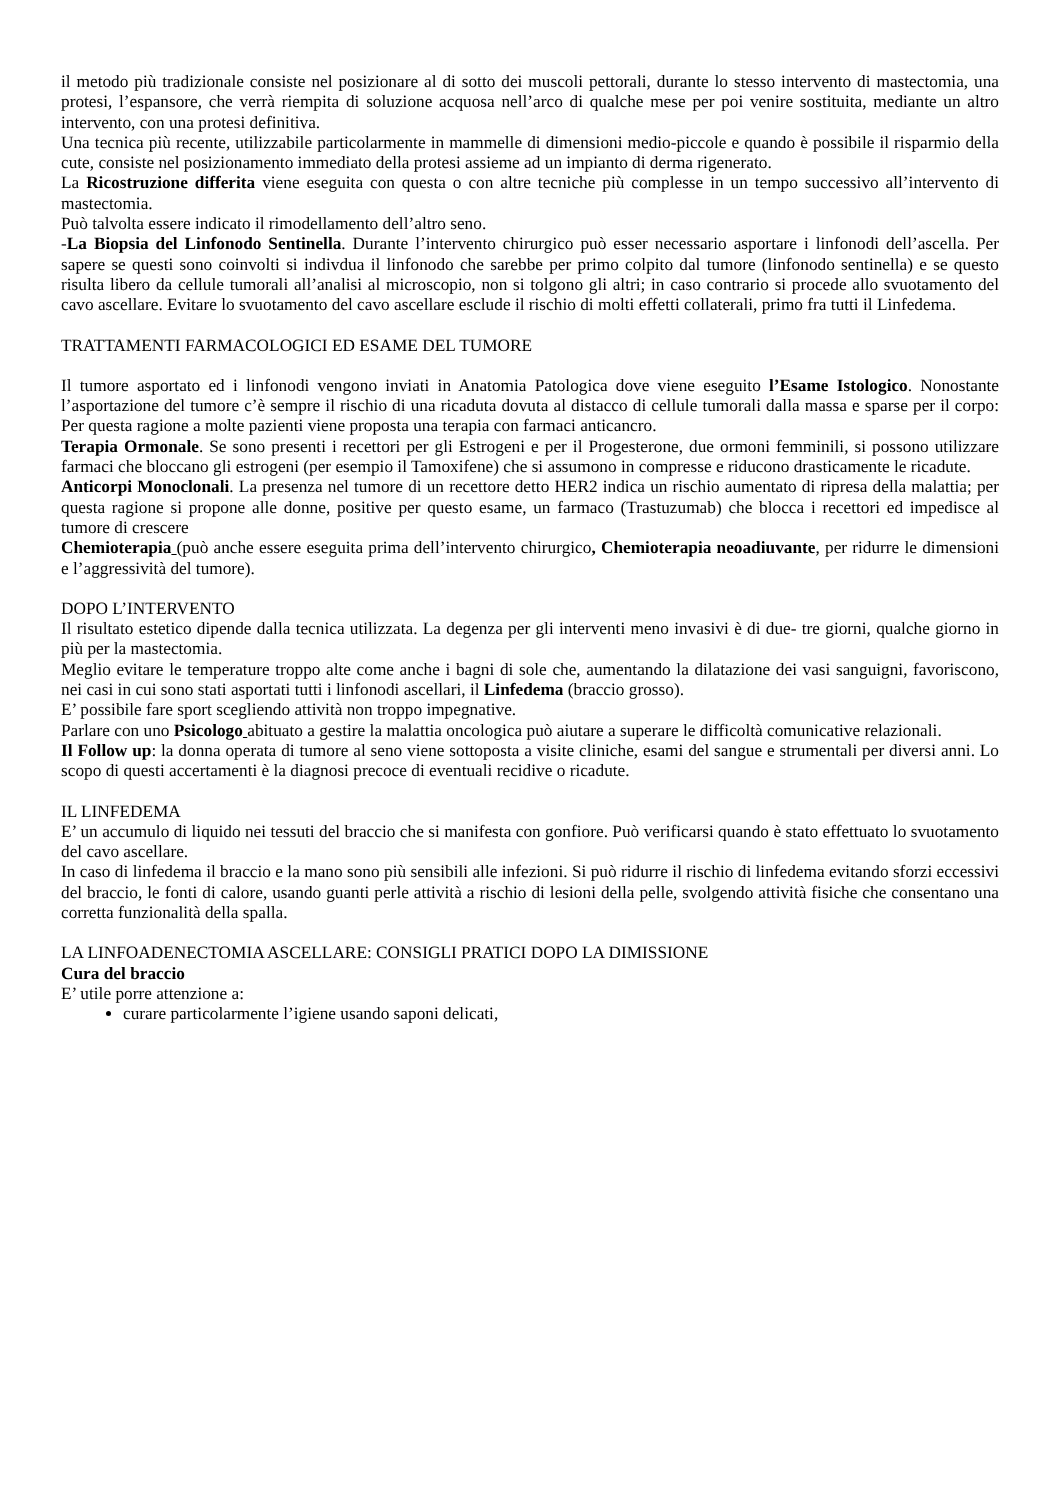il metodo più tradizionale consiste nel posizionare al di sotto dei muscoli pettorali, durante lo stesso intervento di mastectomia, una protesi, l’espansore, che verrà riempita di soluzione acquosa nell’arco di qualche mese per poi venire sostituita, mediante un altro intervento, con una protesi definitiva.
Una tecnica più recente, utilizzabile particolarmente in mammelle di dimensioni medio-piccole e quando è possibile il risparmio della cute, consiste nel posizionamento immediato della protesi assieme ad un impianto di derma rigenerato.
La Ricostruzione differita viene eseguita con questa o con altre tecniche più complesse in un tempo successivo all’intervento di mastectomia.
Può talvolta essere indicato il rimodellamento dell’altro seno.
-La Biopsia del Linfonodo Sentinella. Durante l’intervento chirurgico può esser necessario asportare i linfonodi dell’ascella. Per sapere se questi sono coinvolti si indivdua il linfonodo che sarebbe per primo colpito dal tumore (linfonodo sentinella) e se questo risulta libero da cellule tumorali all’analisi al microscopio, non si tolgono gli altri; in caso contrario si procede allo svuotamento del cavo ascellare. Evitare lo svuotamento del cavo ascellare esclude il rischio di molti effetti collaterali, primo fra tutti il Linfedema.
TRATTAMENTI FARMACOLOGICI ED ESAME DEL TUMORE
Il tumore asportato ed i linfonodi vengono inviati in Anatomia Patologica dove viene eseguito l’Esame Istologico. Nonostante l’asportazione del tumore c’è sempre il rischio di una ricaduta dovuta al distacco di cellule tumorali dalla massa e sparse per il corpo: Per questa ragione a molte pazienti viene proposta una terapia con farmaci anticancro.
Terapia Ormonale. Se sono presenti i recettori per gli Estrogeni e per il Progesterone, due ormoni femminili, si possono utilizzare farmaci che bloccano gli estrogeni (per esempio il Tamoxifene) che si assumono in compresse e riducono drasticamente le ricadute.
Anticorpi Monoclonali. La presenza nel tumore di un recettore detto HER2 indica un rischio aumentato di ripresa della malattia; per questa ragione si propone alle donne, positive per questo esame, un farmaco (Trastuzumab) che blocca i recettori ed impedisce al tumore di crescere
Chemioterapia (può anche essere eseguita prima dell’intervento chirurgico, Chemioterapia neoadiuvante, per ridurre le dimensioni e l’aggressività del tumore).
DOPO L’INTERVENTO
Il risultato estetico dipende dalla tecnica utilizzata. La degenza per gli interventi meno invasivi è di due- tre giorni, qualche giorno in più per la mastectomia.
Meglio evitare le temperature troppo alte come anche i bagni di sole che, aumentando la dilatazione dei vasi sanguigni, favoriscono, nei casi in cui sono stati asportati tutti i linfonodi ascellari, il Linfedema (braccio grosso).
E’ possibile fare sport scegliendo attività non troppo impegnative.
Parlare con uno Psicologo abituato a gestire la malattia oncologica può aiutare a superare le difficoltà comunicative relazionali.
Il Follow up: la donna operata di tumore al seno viene sottoposta a visite cliniche, esami del sangue e strumentali per diversi anni. Lo scopo di questi accertamenti è la diagnosi precoce di eventuali recidive o ricadute.
IL LINFEDEMA
E’ un accumulo di liquido nei tessuti del braccio che si manifesta con gonfiore. Può verificarsi quando è stato effettuato lo svuotamento del cavo ascellare.
In caso di linfedema il braccio e la mano sono più sensibili alle infezioni. Si può ridurre il rischio di linfedema evitando sforzi eccessivi del braccio, le fonti di calore, usando guanti perle attività a rischio di lesioni della pelle, svolgendo attività fisiche che consentano una corretta funzionalità della spalla.
LA LINFOADENECTOMIA ASCELLARE: CONSIGLI PRATICI DOPO LA DIMISSIONE
Cura del braccio
E’ utile porre attenzione a:
curare particolarmente l’igiene usando saponi delicati,